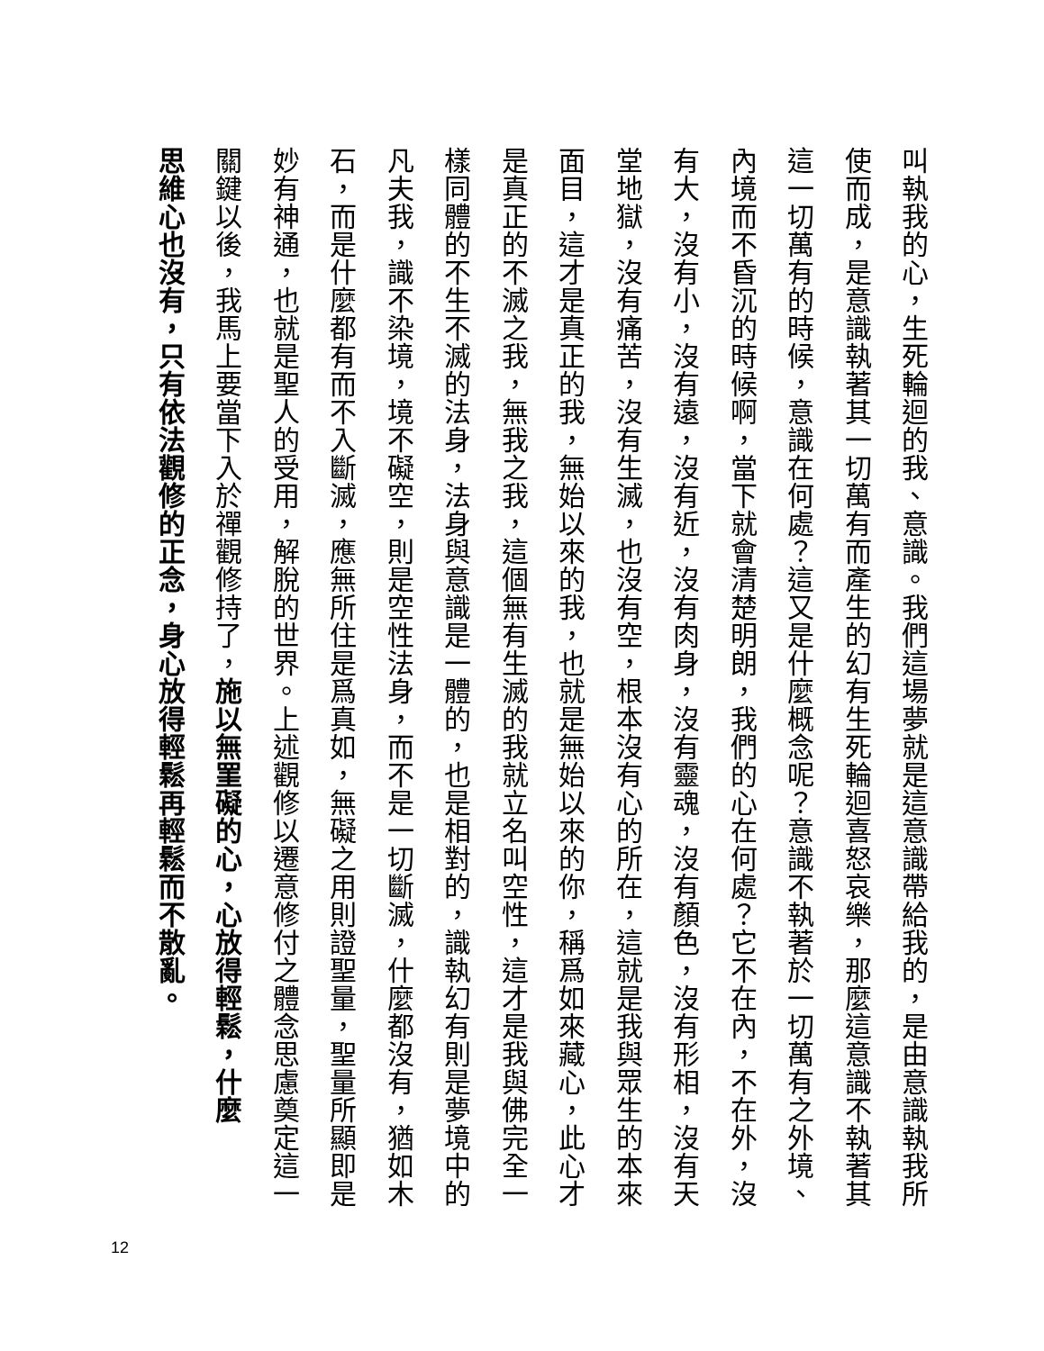叫執我的心，生死輪迴的我、意識。我們這場夢就是這意識帶給我的，是由意識執我所
使而成，是意識執著其一切萬有而產生的幻有生死輪迴喜怒哀樂，那麼這意識不執著其
這一切萬有的時候，意識在何處？這又是什麼概念呢？意識不執著於一切萬有之外境、
內境而不昏沉的時候啊，當下就會清楚明朗，我們的心在何處？它不在內，不在外，沒
有大，沒有小，沒有遠，沒有近，沒有肉身，沒有靈魂，沒有顏色，沒有形相，沒有天
堂地獄，沒有痛苦，沒有生滅，也沒有空，根本沒有心的所在，這就是我與眾生的本來
面目，這才是真正的我，無始以來的我，也就是無始以來的你，稱爲如來藏心，此心才
是真正的不滅之我，無我之我，這個無有生滅的我就立名叫空性，這才是我與佛完全一
樣同體的不生不滅的法身，法身與意識是一體的，也是相對的，識執幻有則是夢境中的
凡夫我，識不染境，境不礙空，則是空性法身，而不是一切斷滅，什麼都沒有，猶如木
石，而是什麼都有而不入斷滅，應無所住是爲真如，無礙之用則證聖量，聖量所顯即是
妙有神通，也就是聖人的受用，解脫的世界。上述觀修以遷意修付之體念思慮奠定這一
關鍵以後，我馬上要當下入於禪觀修持了，施以無罣礙的心，心放得輕鬆，什麼
思維心也沒有，只有依法觀修的正念，身心放得輕鬆再輕鬆而不散亂。
12